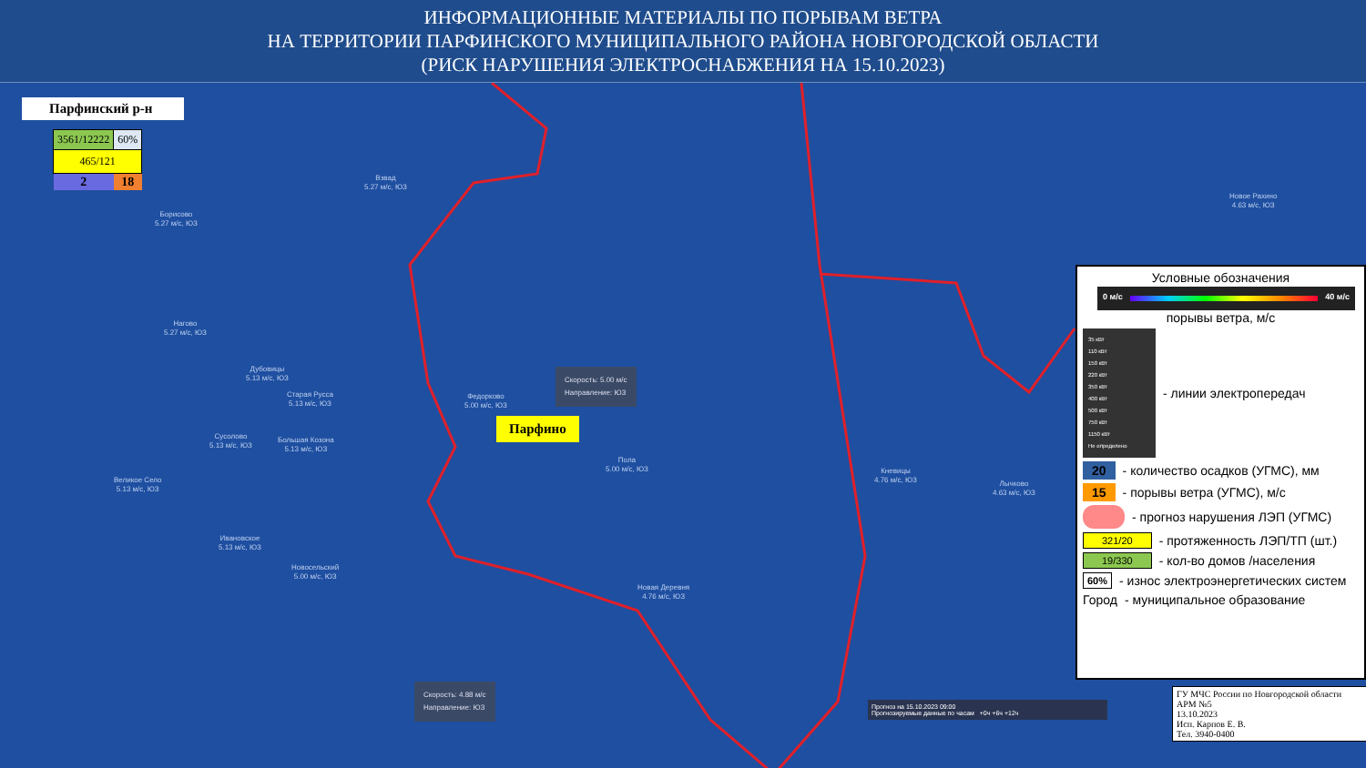ИНФОРМАЦИОННЫЕ МАТЕРИАЛЫ ПО ПОРЫВАМ ВЕТРА
НА ТЕРРИТОРИИ ПАРФИНСКОГО МУНИЦИПАЛЬНОГО РАЙОНА НОВГОРОДСКОЙ ОБЛАСТИ
(РИСК НАРУШЕНИЯ ЭЛЕКТРОСНАБЖЕНИЯ НА 15.10.2023)
Парфинский р-н
| 3561/12222 | 60% |
| 465/121 | |
| 2 | 18 |
Взвад
5.27 м/с, ЮЗ
Борисово
5.27 м/с, ЮЗ
Нагово
5.27 м/с, ЮЗ
Дубовицы
5.13 м/с, ЮЗ
Старая Русса
5.13 м/с, ЮЗ
Федорково
5.00 м/с, ЮЗ
Сусолово
5.13 м/с, ЮЗ
Большая Козона
5.13 м/с, ЮЗ
Пола
5.00 м/с, ЮЗ
Великое Село
5.13 м/с, ЮЗ
Кневицы
4.76 м/с, ЮЗ
Лычково
4.63 м/с, ЮЗ
Ивановское
5.13 м/с, ЮЗ
Новосельский
5.00 м/с, ЮЗ
Новая Деревня
4.76 м/с, ЮЗ
Новое Рахино
4.63 м/с, ЮЗ
Скорость: 5.00 м/с
Направление: ЮЗ
Скорость: 4.88 м/с
Направление: ЮЗ
Парфино
Прогноз на 15.10.2023 09:00
Прогнозируемые данные по часам +0ч +6ч +12ч
Условные обозначения
0 м/с 40 м/с
порывы ветра, м/с
35 кВт
110 кВт
150 кВт
220 кВт
350 кВт
400 кВт
500 кВт
750 кВт
1150 кВт
Не определено
- линии электропередач
20 - количество осадков (УГМС), мм
15 - порывы ветра (УГМС), м/с
- прогноз нарушения ЛЭП (УГМС)
321/20 - протяженность ЛЭП/ТП (шт.)
19/330 - кол-во домов /населения
60% - износ электроэнергетических систем
Город - муниципальное образование
ГУ МЧС России по Новгородской области
АРМ №5
13.10.2023
Исп. Карпов Е. В.
Тел. 3940-0400